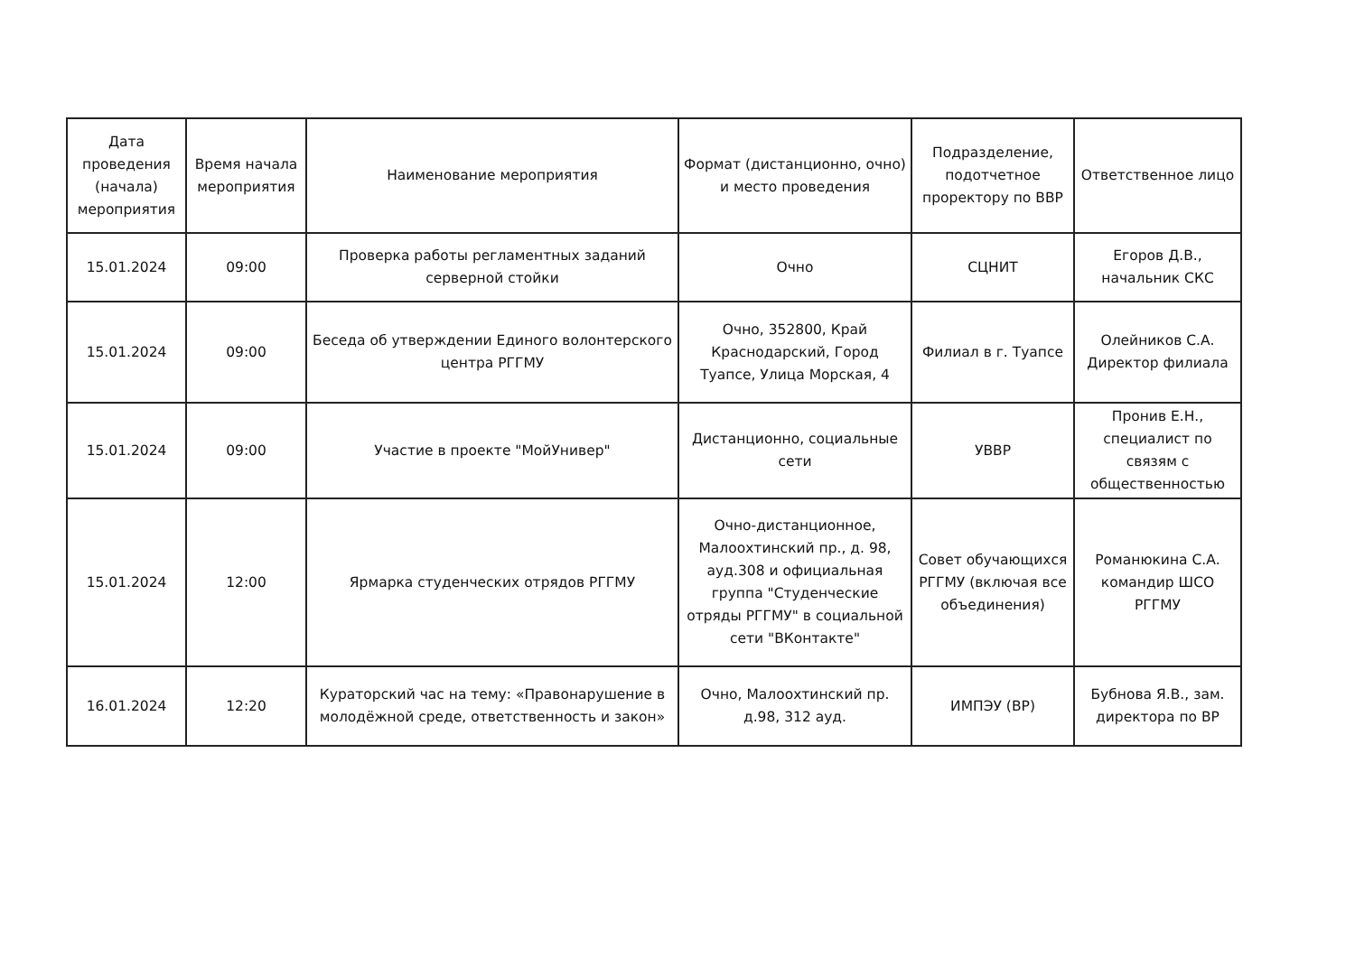| Дата проведения (начала) мероприятия | Время начала мероприятия | Наименование мероприятия | Формат (дистанционно, очно) и место проведения | Подразделение, подотчетное проректору по ВВР | Ответственное лицо |
| --- | --- | --- | --- | --- | --- |
| 15.01.2024 | 09:00 | Проверка работы регламентных заданий серверной стойки | Очно | СЦНИТ | Егоров Д.В., начальник СКС |
| 15.01.2024 | 09:00 | Беседа об утверждении Единого волонтерского центра РГГМУ | Очно, 352800, Край Краснодарский, Город Туапсе, Улица Морская, 4 | Филиал в г. Туапсе | Олейников С.А. Директор филиала |
| 15.01.2024 | 09:00 | Участие в проекте "МойУнивер" | Дистанционно, социальные сети | УВВР | Пронив Е.Н., специалист по связям с общественностью |
| 15.01.2024 | 12:00 | Ярмарка студенческих отрядов РГГМУ | Очно-дистанционное, Малоохтинский пр., д. 98, ауд.308 и официальная группа "Студенческие отряды РГГМУ" в социальной сети "ВКонтакте" | Совет обучающихся РГГМУ (включая все объединения) | Романюкина С.А. командир ШСО РГГМУ |
| 16.01.2024 | 12:20 | Кураторский час на тему: «Правонарушение в молодёжной среде, ответственность и закон» | Очно, Малоохтинский пр. д.98, 312 ауд. | ИМПЭУ (ВР) | Бубнова Я.В., зам. директора по ВР |